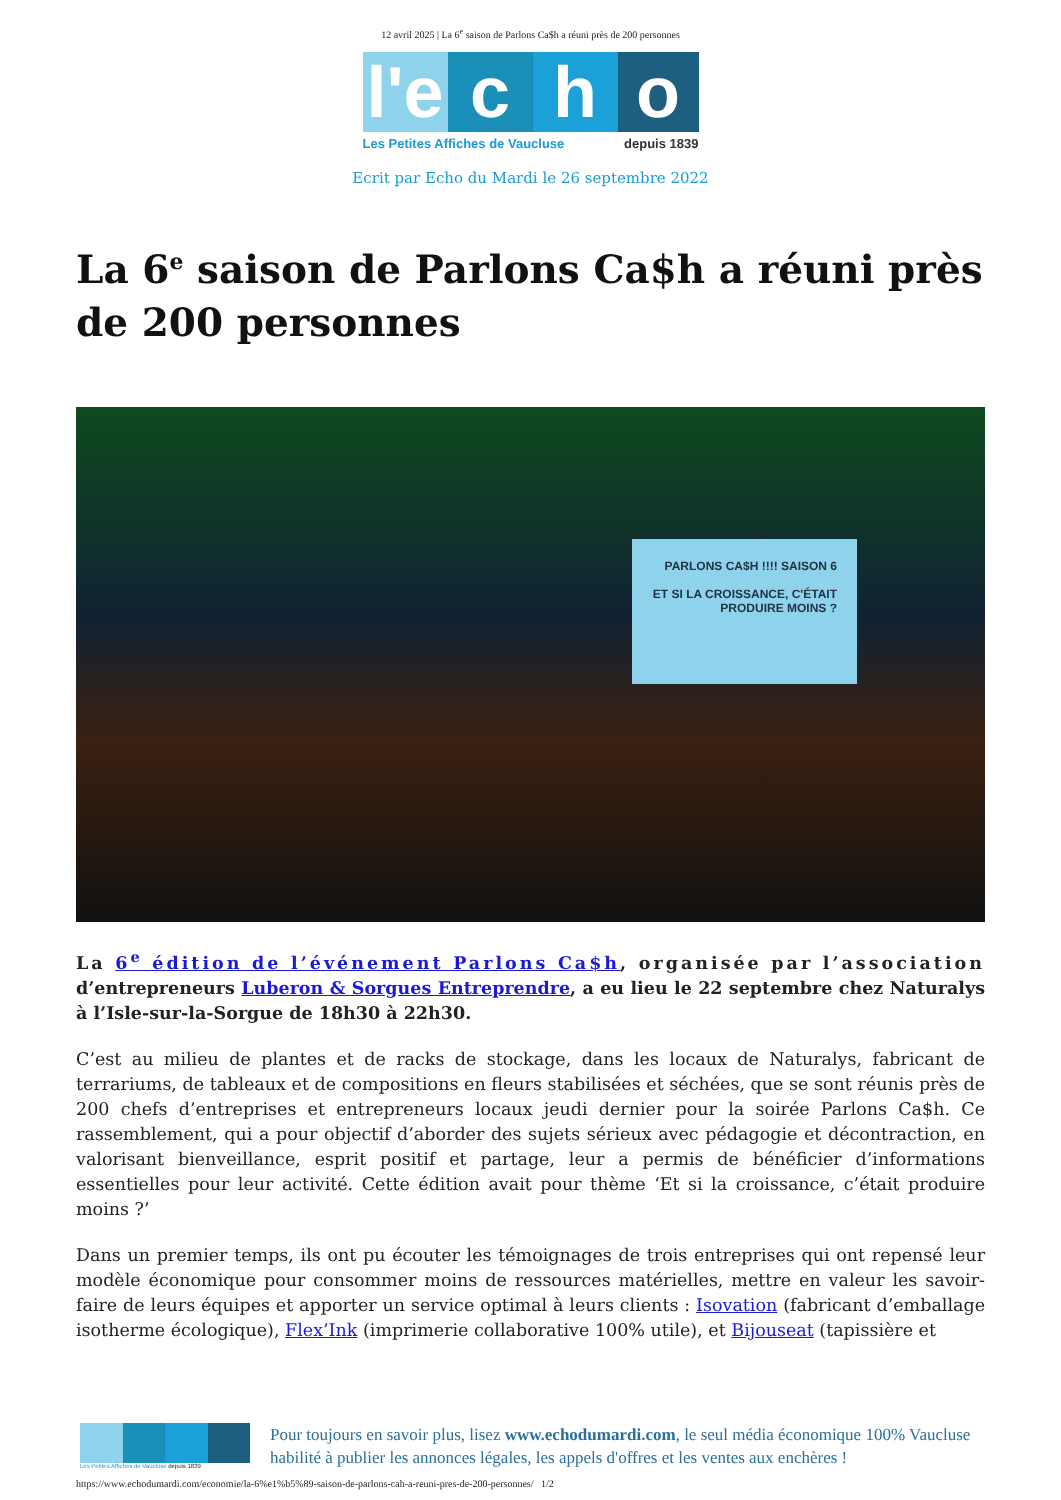12 avril 2025 | La 6<sup>e</sup> saison de Parlons Ca$h a réuni près de 200 personnes
l'e
c h o
Les Petites Affiches de Vaucluse depuis 1839
Ecrit par Echo du Mardi le 26 septembre 2022
La 6<sup>e</sup> saison de Parlons Ca$h a réuni près de 200 personnes
PARLONS CA$H !!!! SAISON 6
ET SI LA CROISSANCE, C'ÉTAIT PRODUIRE MOINS ?
La 6<sup>e</sup> édition de l’événement Parlons Ca$h, organisée par l’association d’entrepreneurs Luberon & Sorgues Entreprendre, a eu lieu le 22 septembre chez Naturalys à l’Isle-sur-la-Sorgue de 18h30 à 22h30.
C’est au milieu de plantes et de racks de stockage, dans les locaux de Naturalys, fabricant de terrariums, de tableaux et de compositions en fleurs stabilisées et séchées, que se sont réunis près de 200 chefs d’entreprises et entrepreneurs locaux jeudi dernier pour la soirée Parlons Ca$h. Ce rassemblement, qui a pour objectif d’aborder des sujets sérieux avec pédagogie et décontraction, en valorisant bienveillance, esprit positif et partage, leur a permis de bénéficier d’informations essentielles pour leur activité. Cette édition avait pour thème ‘Et si la croissance, c’était produire moins ?’
Dans un premier temps, ils ont pu écouter les témoignages de trois entreprises qui ont repensé leur modèle économique pour consommer moins de ressources matérielles, mettre en valeur les savoir-faire de leurs équipes et apporter un service optimal à leurs clients : Isovation (fabricant d’emballage isotherme écologique), Flex’Ink (imprimerie collaborative 100% utile), et Bijouseat (tapissière et
Les Petites Affiches de Vaucluse depuis 1839
Pour toujours en savoir plus, lisez www.echodumardi.com, le seul média économique 100% Vaucluse habilité à publier les annonces légales, les appels d'offres et les ventes aux enchères !
https://www.echodumardi.com/economie/la-6%e1%b5%89-saison-de-parlons-cah-a-reuni-pres-de-200-personnes/ 1/2